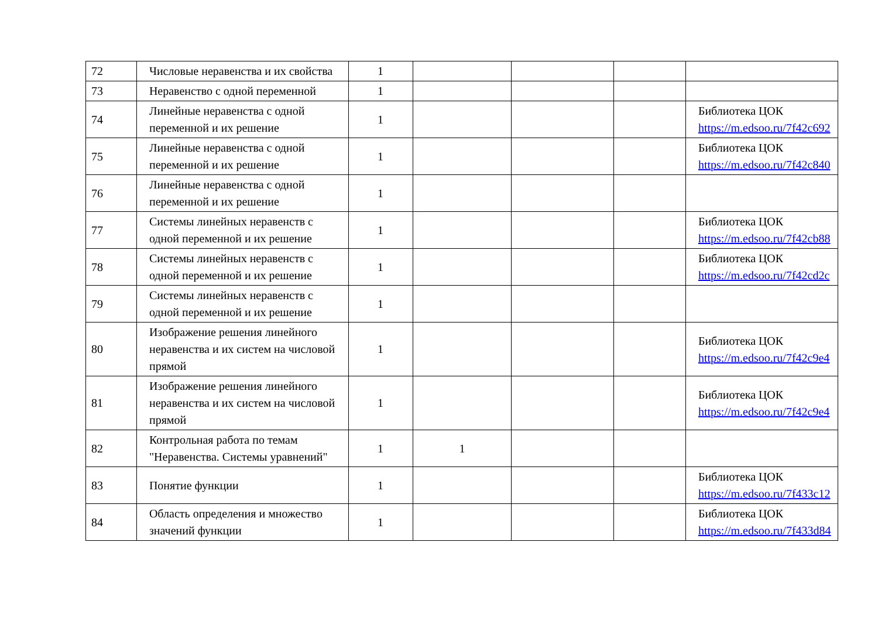| 72 | Числовые неравенства и их свойства | 1 | | | | |
| 73 | Неравенство с одной переменной | 1 | | | | |
| 74 | Линейные неравенства с одной переменной и их решение | 1 | | | | Библиотека ЦОК https://m.edsoo.ru/7f42c692 |
| 75 | Линейные неравенства с одной переменной и их решение | 1 | | | | Библиотека ЦОК https://m.edsoo.ru/7f42c840 |
| 76 | Линейные неравенства с одной переменной и их решение | 1 | | | | |
| 77 | Системы линейных неравенств с одной переменной и их решение | 1 | | | | Библиотека ЦОК https://m.edsoo.ru/7f42cb88 |
| 78 | Системы линейных неравенств с одной переменной и их решение | 1 | | | | Библиотека ЦОК https://m.edsoo.ru/7f42cd2c |
| 79 | Системы линейных неравенств с одной переменной и их решение | 1 | | | | |
| 80 | Изображение решения линейного неравенства и их систем на числовой прямой | 1 | | | | Библиотека ЦОК https://m.edsoo.ru/7f42c9e4 |
| 81 | Изображение решения линейного неравенства и их систем на числовой прямой | 1 | | | | Библиотека ЦОК https://m.edsoo.ru/7f42c9e4 |
| 82 | Контрольная работа по темам "Неравенства. Системы уравнений" | 1 | 1 | | | |
| 83 | Понятие функции | 1 | | | | Библиотека ЦОК https://m.edsoo.ru/7f433c12 |
| 84 | Область определения и множество значений функции | 1 | | | | Библиотека ЦОК https://m.edsoo.ru/7f433d84 |